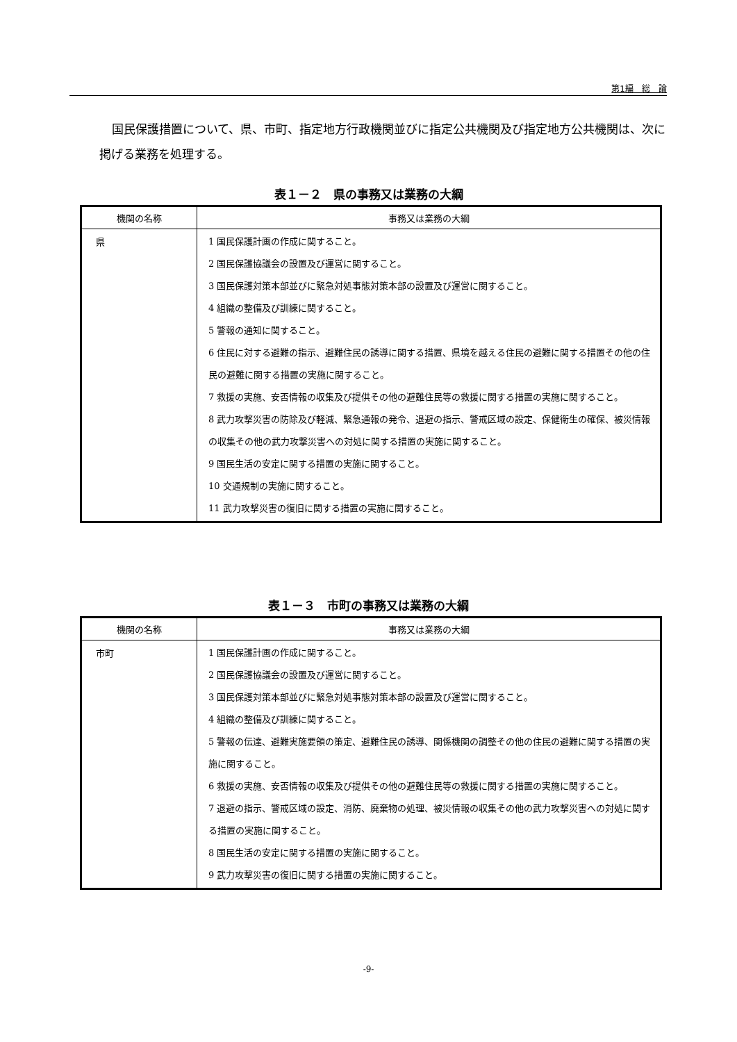第1編　総　論
国民保護措置について、県、市町、指定地方行政機関並びに指定公共機関及び指定地方公共機関は、次に掲げる業務を処理する。
表１－２　県の事務又は業務の大綱
| 機関の名称 | 事務又は業務の大綱 |
| --- | --- |
| 県 | 1 国民保護計画の作成に関すること。 2 国民保護協議会の設置及び運営に関すること。 3 国民保護対策本部並びに緊急対処事態対策本部の設置及び運営に関すること。 4 組織の整備及び訓練に関すること。 5 警報の通知に関すること。 6 住民に対する避難の指示、避難住民の誘導に関する措置、県境を越える住民の避難に関する措置その他の住民の避難に関する措置の実施に関すること。 7 救援の実施、安否情報の収集及び提供その他の避難住民等の救援に関する措置の実施に関すること。 8 武力攻撃災害の防除及び軽減、緊急通報の発令、退避の指示、警戒区域の設定、保健衛生の確保、被災情報の収集その他の武力攻撃災害への対処に関する措置の実施に関すること。 9 国民生活の安定に関する措置の実施に関すること。 10 交通規制の実施に関すること。 11 武力攻撃災害の復旧に関する措置の実施に関すること。 |
表１－３　市町の事務又は業務の大綱
| 機関の名称 | 事務又は業務の大綱 |
| --- | --- |
| 市町 | 1 国民保護計画の作成に関すること。 2 国民保護協議会の設置及び運営に関すること。 3 国民保護対策本部並びに緊急対処事態対策本部の設置及び運営に関すること。 4 組織の整備及び訓練に関すること。 5 警報の伝達、避難実施要領の策定、避難住民の誘導、関係機関の調整その他の住民の避難に関する措置の実施に関すること。 6 救援の実施、安否情報の収集及び提供その他の避難住民等の救援に関する措置の実施に関すること。 7 退避の指示、警戒区域の設定、消防、廃棄物の処理、被災情報の収集その他の武力攻撃災害への対処に関する措置の実施に関すること。 8 国民生活の安定に関する措置の実施に関すること。 9 武力攻撃災害の復旧に関する措置の実施に関すること。 |
-9-